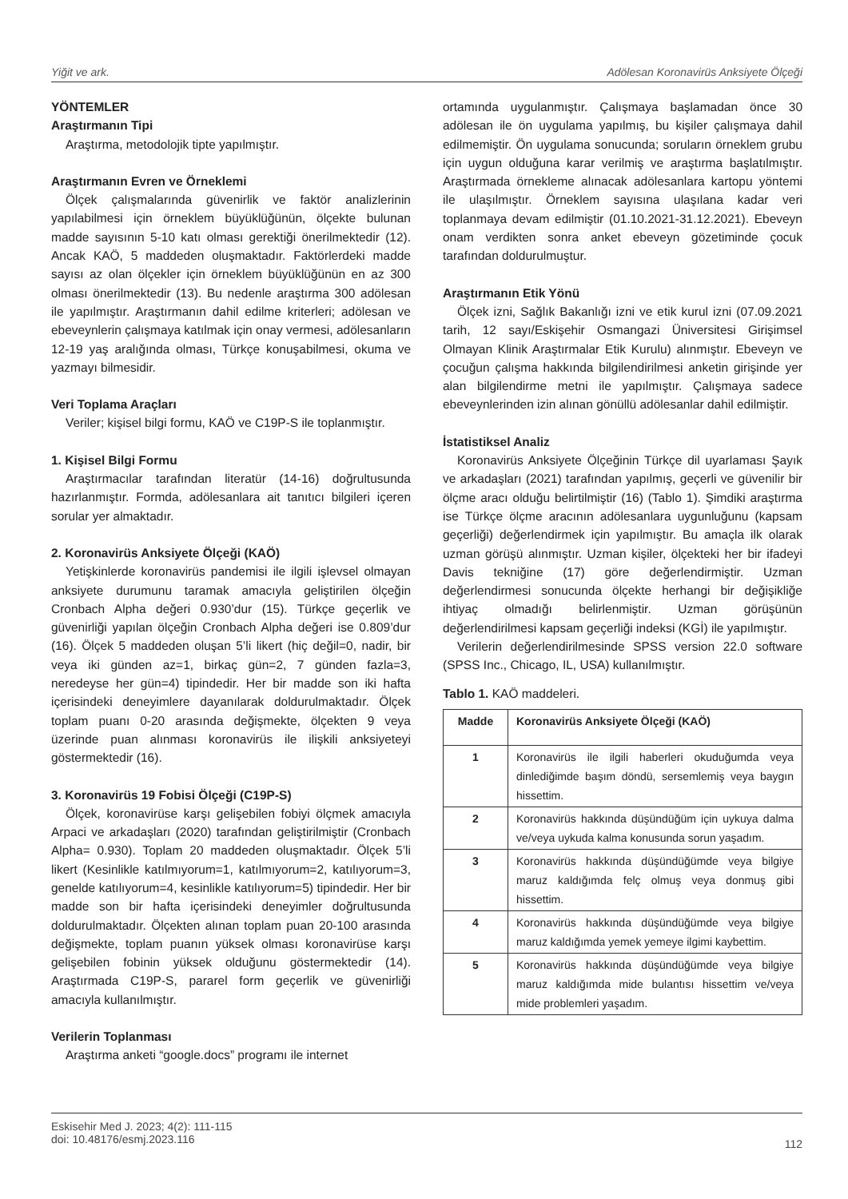Yiğit ve ark. Adölesan Koronavirüs Anksiyete Ölçeği
YÖNTEMLER
Araştırmanın Tipi
Araştırma, metodolojik tipte yapılmıştır.
Araştırmanın Evren ve Örneklemi
Ölçek çalışmalarında güvenirlik ve faktör analizlerinin yapılabilmesi için örneklem büyüklüğünün, ölçekte bulunan madde sayısının 5-10 katı olması gerektiği önerilmektedir (12). Ancak KAÖ, 5 maddeden oluşmaktadır. Faktörlerdeki madde sayısı az olan ölçekler için örneklem büyüklüğünün en az 300 olması önerilmektedir (13). Bu nedenle araştırma 300 adölesan ile yapılmıştır. Araştırmanın dahil edilme kriterleri; adölesan ve ebeveynlerin çalışmaya katılmak için onay vermesi, adölesanların 12-19 yaş aralığında olması, Türkçe konuşabilmesi, okuma ve yazmayı bilmesidir.
Veri Toplama Araçları
Veriler; kişisel bilgi formu, KAÖ ve C19P-S ile toplanmıştır.
1. Kişisel Bilgi Formu
Araştırmacılar tarafından literatür (14-16) doğrultusunda hazırlanmıştır. Formda, adölesanlara ait tanıtıcı bilgileri içeren sorular yer almaktadır.
2. Koronavirüs Anksiyete Ölçeği (KAÖ)
Yetişkinlerde koronavirüs pandemisi ile ilgili işlevsel olmayan anksiyete durumunu taramak amacıyla geliştirilen ölçeğin Cronbach Alpha değeri 0.930’dur (15). Türkçe geçerlik ve güvenirliği yapılan ölçeğin Cronbach Alpha değeri ise 0.809’dur (16). Ölçek 5 maddeden oluşan 5’li likert (hiç değil=0, nadir, bir veya iki günden az=1, birkaç gün=2, 7 günden fazla=3, neredeyse her gün=4) tipindedir. Her bir madde son iki hafta içerisindeki deneyimlere dayanılarak doldurulmaktadır. Ölçek toplam puanı 0-20 arasında değişmekte, ölçekten 9 veya üzerinde puan alınması koronavirüs ile ilişkili anksiyeteyi göstermektedir (16).
3. Koronavirüs 19 Fobisi Ölçeği (C19P-S)
Ölçek, koronavirüse karşı gelişebilen fobiyi ölçmek amacıyla Arpaci ve arkadaşları (2020) tarafından geliştirilmiştir (Cronbach Alpha= 0.930). Toplam 20 maddeden oluşmaktadır. Ölçek 5’li likert (Kesinlikle katılmıyorum=1, katılmıyorum=2, katılıyorum=3, genelde katılıyorum=4, kesinlikle katılıyorum=5) tipindedir. Her bir madde son bir hafta içerisindeki deneyimler doğrultusunda doldurulmaktadır. Ölçekten alınan toplam puan 20-100 arasında değişmekte, toplam puanın yüksek olması koronavirüse karşı gelişebilen fobinin yüksek olduğunu göstermektedir (14). Araştırmada C19P-S, pararel form geçerlik ve güvenirliği amacıyla kullanılmıştır.
Verilerin Toplanması
Araştırma anketi “google.docs” programı ile internet
ortamında uygulanmıştır. Çalışmaya başlamadan önce 30 adölesan ile ön uygulama yapılmış, bu kişiler çalışmaya dahil edilmemiştir. Ön uygulama sonucunda; soruların örneklem grubu için uygun olduğuna karar verilmiş ve araştırma başlatılmıştır. Araştırmada örnekleme alınacak adölesanlara kartopu yöntemi ile ulaşılmıştır. Örneklem sayısına ulaşılana kadar veri toplanmaya devam edilmiştir (01.10.2021-31.12.2021). Ebeveyn onam verdikten sonra anket ebeveyn gözetiminde çocuk tarafından doldurulmuştur.
Araştırmanın Etik Yönü
Ölçek izni, Sağlık Bakanlığı izni ve etik kurul izni (07.09.2021 tarih, 12 sayı/Eskişehir Osmangazi Üniversitesi Girişimsel Olmayan Klinik Araştırmalar Etik Kurulu) alınmıştır. Ebeveyn ve çocuğun çalışma hakkında bilgilendirilmesi anketin girişinde yer alan bilgilendirme metni ile yapılmıştır. Çalışmaya sadece ebeveynlerinden izin alınan gönüllü adölesanlar dahil edilmiştir.
İstatistiksel Analiz
Koronavirüs Anksiyete Ölçeğinin Türkçe dil uyarlaması Şayık ve arkadaşları (2021) tarafından yapılmış, geçerli ve güvenilir bir ölçme aracı olduğu belirtilmiştir (16) (Tablo 1). Şimdiki araştırma ise Türkçe ölçme aracının adölesanlara uygunluğunu (kapsam geçerliği) değerlendirmek için yapılmıştır. Bu amaçla ilk olarak uzman görüşü alınmıştır. Uzman kişiler, ölçekteki her bir ifadeyi Davis tekniğine (17) göre değerlendirmiştir. Uzman değerlendirmesi sonucunda ölçekte herhangi bir değişikliğe ihtiyaç olmadığı belirlenmiştir. Uzman görüşünün değerlendirilmesi kapsam geçerliği indeksi (KGİ) ile yapılmıştır.
Verilerin değerlendirilmesinde SPSS version 22.0 software (SPSS Inc., Chicago, IL, USA) kullanılmıştır.
Tablo 1. KAÖ maddeleri.
| Madde | Koronavirüs Anksiyete Ölçeği (KAÖ) |
| --- | --- |
| 1 | Koronavirüs ile ilgili haberleri okuduğumda veya dinlediğimde başım döndü, sersemlemiş veya baygın hissettim. |
| 2 | Koronavirüs hakkında düşündüğüm için uykuya dalma ve/veya uykuda kalma konusunda sorun yaşadım. |
| 3 | Koronavirüs hakkında düşündüğümde veya bilgiye maruz kaldığımda felç olmuş veya donmuş gibi hissettim. |
| 4 | Koronavirüs hakkında düşündüğümde veya bilgiye maruz kaldığımda yemek yemeye ilgimi kaybettim. |
| 5 | Koronavirüs hakkında düşündüğümde veya bilgiye maruz kaldığımda mide bulantısı hissettim ve/veya mide problemleri yaşadım. |
Eskisehir Med J. 2023; 4(2): 111-115
doi: 10.48176/esmj.2023.116
112